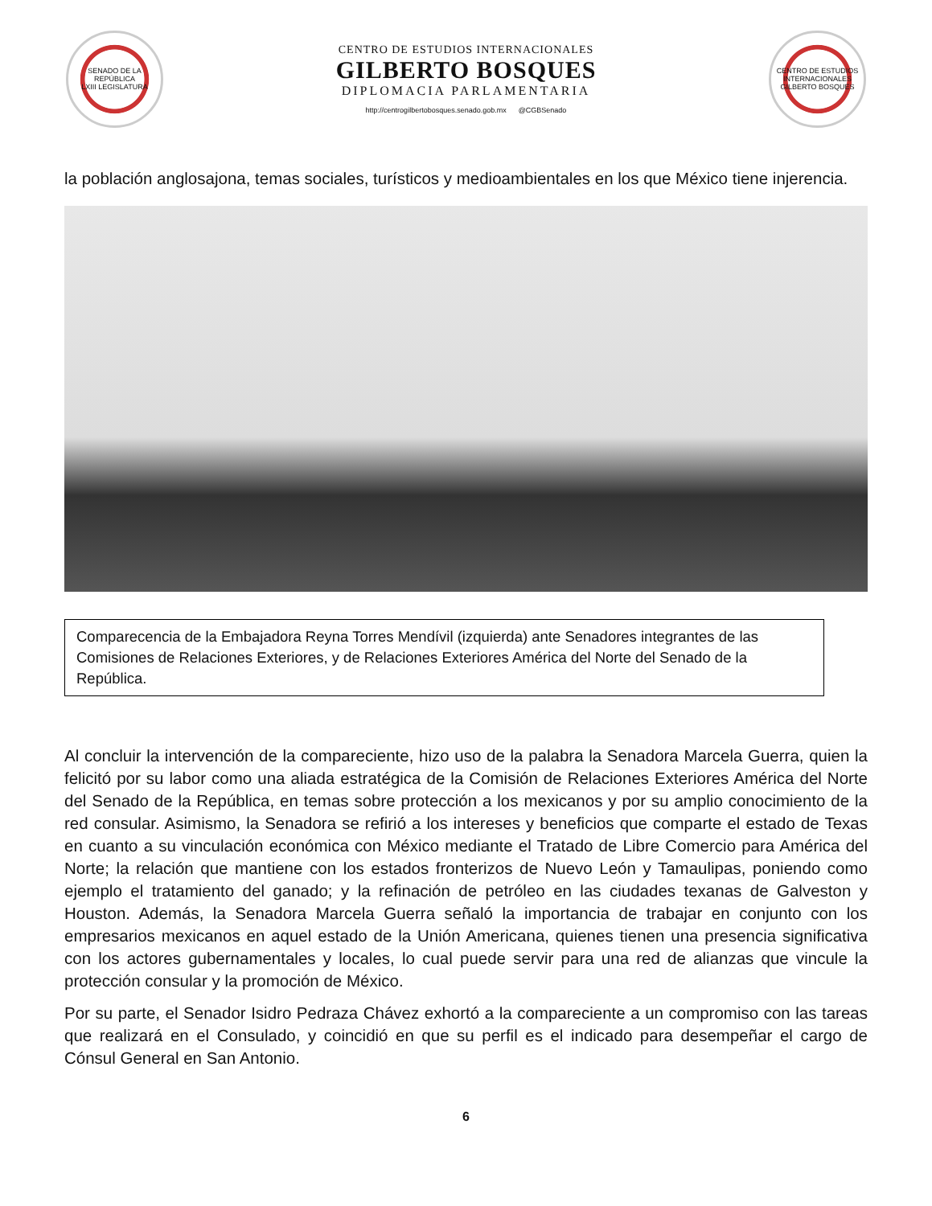SENADO DE LA REPÚBLICA
LXIII LEGISLATURA
CENTRO DE ESTUDIOS INTERNACIONALES
GILBERTO BOSQUES
DIPLOMACIA PARLAMENTARIA
http://centrogilbertobosques.senado.gob.mx @CGBSenado
CENTRO DE ESTUDIOS INTERNACIONALES
GILBERTO BOSQUES
la población anglosajona, temas sociales, turísticos y medioambientales en los que México tiene injerencia.
Comparecencia de la Embajadora Reyna Torres Mendívil (izquierda) ante Senadores integrantes de las Comisiones de Relaciones Exteriores, y de Relaciones Exteriores América del Norte del Senado de la República.
Al concluir la intervención de la compareciente, hizo uso de la palabra la Senadora Marcela Guerra, quien la felicitó por su labor como una aliada estratégica de la Comisión de Relaciones Exteriores América del Norte del Senado de la República, en temas sobre protección a los mexicanos y por su amplio conocimiento de la red consular. Asimismo, la Senadora se refirió a los intereses y beneficios que comparte el estado de Texas en cuanto a su vinculación económica con México mediante el Tratado de Libre Comercio para América del Norte; la relación que mantiene con los estados fronterizos de Nuevo León y Tamaulipas, poniendo como ejemplo el tratamiento del ganado; y la refinación de petróleo en las ciudades texanas de Galveston y Houston. Además, la Senadora Marcela Guerra señaló la importancia de trabajar en conjunto con los empresarios mexicanos en aquel estado de la Unión Americana, quienes tienen una presencia significativa con los actores gubernamentales y locales, lo cual puede servir para una red de alianzas que vincule la protección consular y la promoción de México.
Por su parte, el Senador Isidro Pedraza Chávez exhortó a la compareciente a un compromiso con las tareas que realizará en el Consulado, y coincidió en que su perfil es el indicado para desempeñar el cargo de Cónsul General en San Antonio.
6